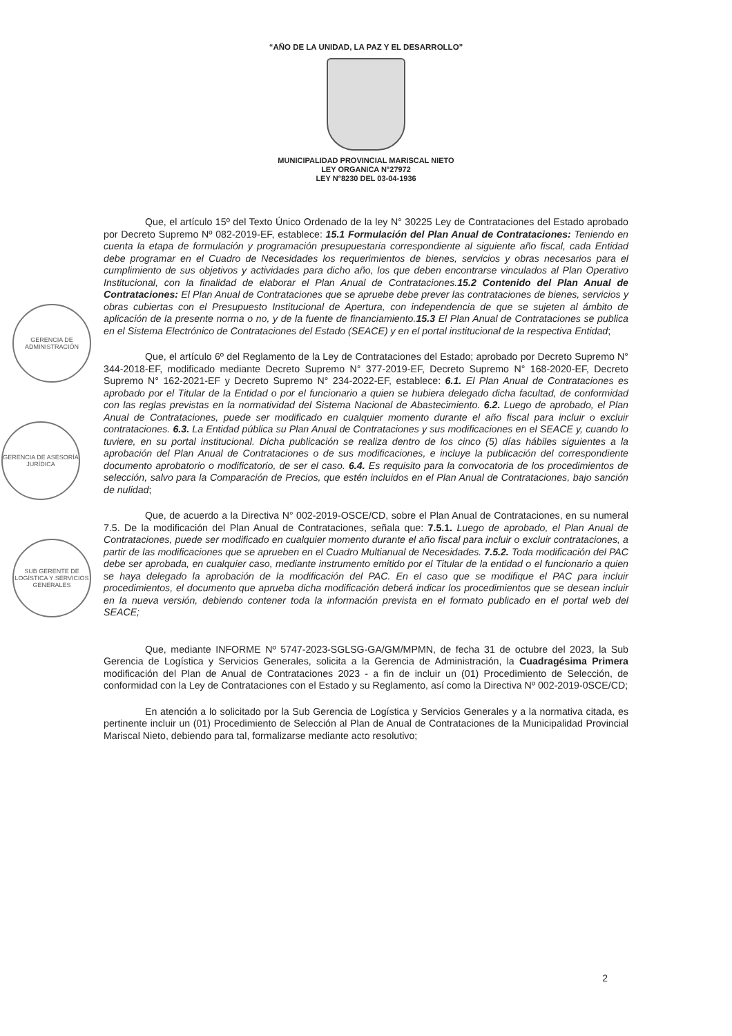“AÑO DE LA UNIDAD, LA PAZ Y EL DESARROLLO”
MUNICIPALIDAD PROVINCIAL MARISCAL NIETO
LEY ORGANICA N°27972
LEY N°8230 DEL 03-04-1936
GERENCIA DE ADMINISTRACIÓN
GERENCIA DE ASESORÍA JURÍDICA
SUB GERENTE DE LOGÍSTICA Y SERVICIOS GENERALES
Que, el artículo 15º del Texto Único Ordenado de la ley N° 30225 Ley de Contrataciones del Estado aprobado por Decreto Supremo Nº 082-2019-EF, establece: 15.1 Formulación del Plan Anual de Contrataciones: Teniendo en cuenta la etapa de formulación y programación presupuestaria correspondiente al siguiente año fiscal, cada Entidad debe programar en el Cuadro de Necesidades los requerimientos de bienes, servicios y obras necesarios para el cumplimiento de sus objetivos y actividades para dicho año, los que deben encontrarse vinculados al Plan Operativo Institucional, con la finalidad de elaborar el Plan Anual de Contrataciones. 15.2 Contenido del Plan Anual de Contrataciones: El Plan Anual de Contrataciones que se apruebe debe prever las contrataciones de bienes, servicios y obras cubiertas con el Presupuesto Institucional de Apertura, con independencia de que se sujeten al ámbito de aplicación de la presente norma o no, y de la fuente de financiamiento. 15.3 El Plan Anual de Contrataciones se publica en el Sistema Electrónico de Contrataciones del Estado (SEACE) y en el portal institucional de la respectiva Entidad;
Que, el artículo 6º del Reglamento de la Ley de Contrataciones del Estado; aprobado por Decreto Supremo N° 344-2018-EF, modificado mediante Decreto Supremo N° 377-2019-EF, Decreto Supremo N° 168-2020-EF, Decreto Supremo N° 162-2021-EF y Decreto Supremo N° 234-2022-EF, establece: 6.1. El Plan Anual de Contrataciones es aprobado por el Titular de la Entidad o por el funcionario a quien se hubiera delegado dicha facultad, de conformidad con las reglas previstas en la normatividad del Sistema Nacional de Abastecimiento. 6.2. Luego de aprobado, el Plan Anual de Contrataciones, puede ser modificado en cualquier momento durante el año fiscal para incluir o excluir contrataciones. 6.3. La Entidad pública su Plan Anual de Contrataciones y sus modificaciones en el SEACE y, cuando lo tuviere, en su portal institucional. Dicha publicación se realiza dentro de los cinco (5) días hábiles siguientes a la aprobación del Plan Anual de Contrataciones o de sus modificaciones, e incluye la publicación del correspondiente documento aprobatorio o modificatorio, de ser el caso. 6.4. Es requisito para la convocatoria de los procedimientos de selección, salvo para la Comparación de Precios, que estén incluidos en el Plan Anual de Contrataciones, bajo sanción de nulidad;
Que, de acuerdo a la Directiva N° 002-2019-OSCE/CD, sobre el Plan Anual de Contrataciones, en su numeral 7.5. De la modificación del Plan Anual de Contrataciones, señala que: 7.5.1. Luego de aprobado, el Plan Anual de Contrataciones, puede ser modificado en cualquier momento durante el año fiscal para incluir o excluir contrataciones, a partir de las modificaciones que se aprueben en el Cuadro Multianual de Necesidades. 7.5.2. Toda modificación del PAC debe ser aprobada, en cualquier caso, mediante instrumento emitido por el Titular de la entidad o el funcionario a quien se haya delegado la aprobación de la modificación del PAC. En el caso que se modifique el PAC para incluir procedimientos, el documento que aprueba dicha modificación deberá indicar los procedimientos que se desean incluir en la nueva versión, debiendo contener toda la información prevista en el formato publicado en el portal web del SEACE;
Que, mediante INFORME Nº 5747-2023-SGLSG-GA/GM/MPMN, de fecha 31 de octubre del 2023, la Sub Gerencia de Logística y Servicios Generales, solicita a la Gerencia de Administración, la Cuadragésima Primera modificación del Plan de Anual de Contrataciones 2023 - a fin de incluir un (01) Procedimiento de Selección, de conformidad con la Ley de Contrataciones con el Estado y su Reglamento, así como la Directiva Nº 002-2019-0SCE/CD;
En atención a lo solicitado por la Sub Gerencia de Logística y Servicios Generales y a la normativa citada, es pertinente incluir un (01) Procedimiento de Selección al Plan de Anual de Contrataciones de la Municipalidad Provincial Mariscal Nieto, debiendo para tal, formalizarse mediante acto resolutivo;
2